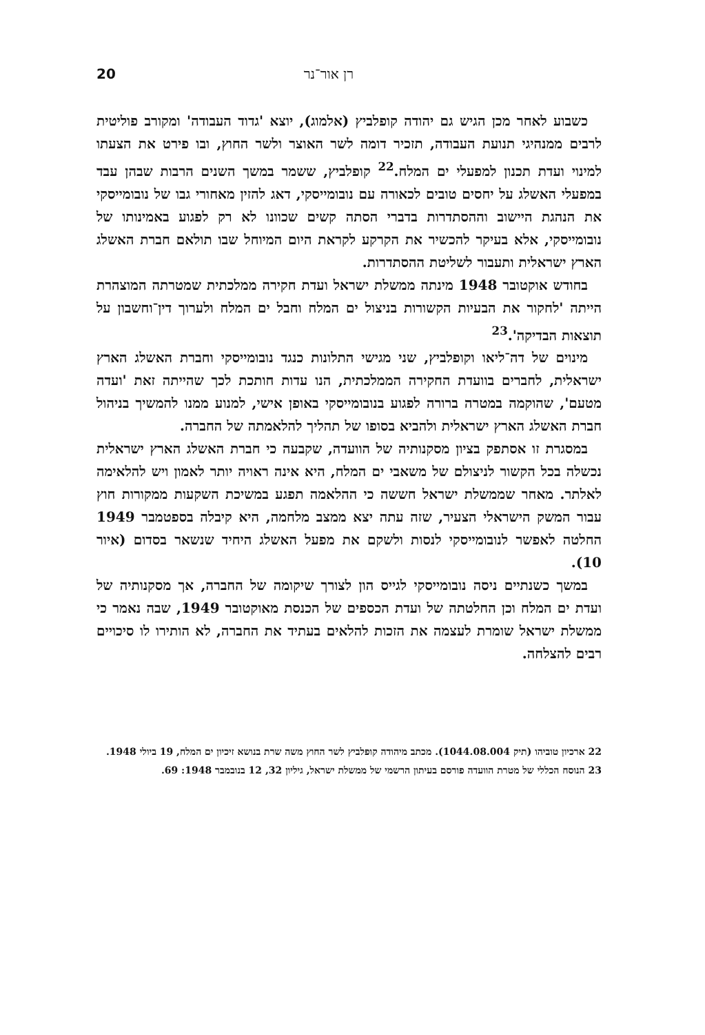רן אור־נר 20
כשבוע לאחר מכן הגיש גם יהודה קופלביץ (אלמוג), יוצא 'גדוד העבודה' ומקורב פוליטית לרבים ממנהיגי תנועת העבודה, תזכיר דומה לשר האוצר ולשר החוץ, ובו פירט את הצעתו למינוי ועדת תכנון למפעלי ים המלח.<sup>22</sup> קופלביץ, ששמר במשך השנים הרבות שבהן עבד במפעלי האשלג על יחסים טובים לכאורה עם נובומייסקי, דאג להזין מאחורי גבו של נובומייסקי את הנהגת היישוב וההסתדרות בדברי הסתה קשים שכוונו לא רק לפגוע באמינותו של נובומייסקי, אלא בעיקר להכשיר את הקרקע לקראת היום המיוחל שבו תולאם חברת האשלג הארץ ישראלית ותעבור לשליטת ההסתדרות.
בחודש אוקטובר 1948 מינתה ממשלת ישראל ועדת חקירה ממלכתית שמטרתה המוצהרת הייתה 'לחקור את הבעיות הקשורות בניצול ים המלח וחבל ים המלח ולערוך דין־וחשבון על תוצאות הבדיקה'.<sup>23</sup>
מינוים של דה־ליאו וקופלביץ, שני מגישי התלונות כנגד נובומייסקי וחברת האשלג הארץ ישראלית, לחברים בוועדת החקירה הממלכתית, הנו עדות חותכת לכך שהייתה זאת 'ועדה מטעם', שהוקמה במטרה ברורה לפגוע בנובומייסקי באופן אישי, למנוע ממנו להמשיך בניהול חברת האשלג הארץ ישראלית ולהביא בסופו של תהליך להלאמתה של החברה.
במסגרת זו אסתפק בציון מסקנותיה של הוועדה, שקבעה כי חברת האשלג הארץ ישראלית נכשלה בכל הקשור לניצולם של משאבי ים המלח, היא אינה ראויה יותר לאמון ויש להלאימה לאלתר. מאחר שממשלת ישראל חששה כי ההלאמה תפגע במשיכת השקעות ממקורות חוץ עבור המשק הישראלי הצעיר, שזה עתה יצא ממצב מלחמה, היא קיבלה בספטמבר 1949 החלטה לאפשר לנובומייסקי לנסות ולשקם את מפעל האשלג היחיד שנשאר בסדום (איור 10).
במשך כשנתיים ניסה נובומייסקי לגייס הון לצורך שיקומה של החברה, אך מסקנותיה של ועדת ים המלח וכן החלטתה של ועדת הכספים של הכנסת מאוקטובר 1949, שבה נאמר כי ממשלת ישראל שומרת לעצמה את הזכות להלאים בעתיד את החברה, לא הותירו לו סיכויים רבים להצלחה.
22 ארכיון טוביהו (תיק 1044.08.004). מכתב מיהודה קופלביץ לשר החוץ משה שרת בנושא זיכיון ים המלח, 19 ביולי 1948.
23 הנוסח הכללי של מטרת הוועדה פורסם בעיתון הרשמי של ממשלת ישראל, גיליון 32, 12 בנובמבר 1948: 69.